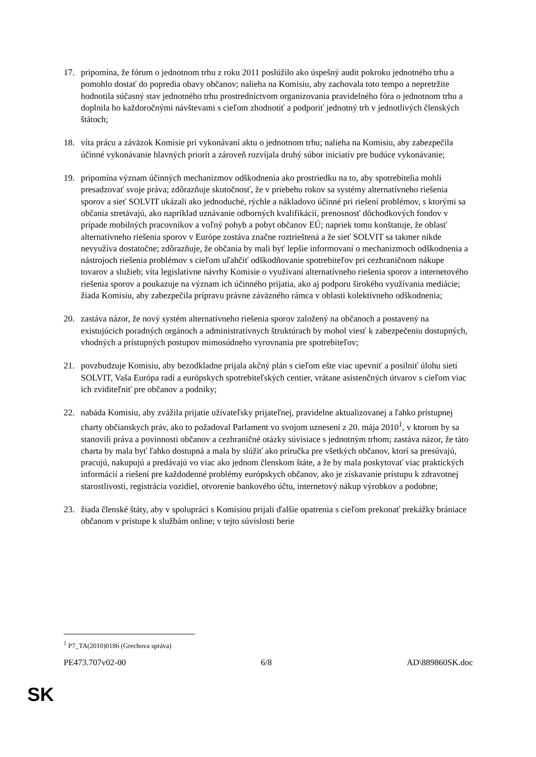17. pripomína, že fórum o jednotnom trhu z roku 2011 poslúžilo ako úspešný audit pokroku jednotného trhu a pomohlo dostať do popredia obavy občanov; nalieha na Komisiu, aby zachovala toto tempo a nepretržite hodnotila súčasný stav jednotného trhu prostredníctvom organizovania pravidelného fóra o jednotnom trhu a doplnila ho každoročnými návštevami s cieľom zhodnotiť a podporiť jednotný trh v jednotlivých členských štátoch;
18. víta prácu a záväzok Komisie pri vykonávaní aktu o jednotnom trhu; nalieha na Komisiu, aby zabezpečila účinné vykonávanie hlavných priorít a zároveň rozvíjala druhý súbor iniciatív pre budúce vykonávanie;
19. pripomína význam účinných mechanizmov odškodnenia ako prostriedku na to, aby spotrebitelia mohli presadzovať svoje práva; zdôrazňuje skutočnosť, že v priebehu rokov sa systémy alternatívneho riešenia sporov a sieť SOLVIT ukázali ako jednoduché, rýchle a nákladovo účinné pri riešení problémov, s ktorými sa občania stretávajú, ako napríklad uznávanie odborných kvalifikácií, prenosnosť dôchodkových fondov v prípade mobilných pracovníkov a voľný pohyb a pobyt občanov EÚ; napriek tomu konštatuje, že oblasť alternatívneho riešenia sporov v Európe zostáva značne roztrieštená a že sieť SOLVIT sa takmer nikde nevyužíva dostatočne; zdôrazňuje, že občania by mali byť lepšie informovaní o mechanizmoch odškodnenia a nástrojoch riešenia problémov s cieľom uľahčiť odškodňovanie spotrebiteľov pri cezhraničnom nákupe tovarov a služieb; víta legislatívne návrhy Komisie o využívaní alternatívneho riešenia sporov a internetového riešenia sporov a poukazuje na význam ich účinného prijatia, ako aj podporu širokého využívania mediácie; žiada Komisiu, aby zabezpečila prípravu právne záväzného rámca v oblasti kolektívneho odškodnenia;
20. zastáva názor, že nový systém alternatívneho riešenia sporov založený na občanoch a postavený na existujúcich poradných orgánoch a administratívnych štruktúrach by mohol viesť k zabezpečeniu dostupných, vhodných a prístupných postupov mimosúdneho vyrovnania pre spotrebiteľov;
21. povzbudzuje Komisiu, aby bezodkladne prijala akčný plán s cieľom ešte viac upevniť a posilniť úlohu sietí SOLVIT, Vaša Európa radí a európskych spotrebiteľských centier, vrátane asistenčných útvarov s cieľom viac ich zviditeľniť pre občanov a podniky;
22. nabáda Komisiu, aby zvážila prijatie užívateľsky prijateľnej, pravidelne aktualizovanej a ľahko prístupnej charty občianskych práv, ako to požadoval Parlament vo svojom uznesení z 20. mája 2010<sup>1</sup>, v ktorom by sa stanovili práva a povinnosti občanov a cezhraničné otázky súvisiace s jednotným trhom; zastáva názor, že táto charta by mala byť ľahko dostupná a mala by slúžiť ako príručka pre všetkých občanov, ktorí sa presúvajú, pracujú, nakupujú a predávajú vo viac ako jednom členskom štáte, a že by mala poskytovať viac praktických informácií a riešení pre každodenné problémy európskych občanov, ako je získavanie prístupu k zdravotnej starostlivosti, registrácia vozidiel, otvorenie bankového účtu, internetový nákup výrobkov a podobne;
23. žiada členské štáty, aby v spolupráci s Komisiou prijali ďalšie opatrenia s cieľom prekonať prekážky brániace občanom v prístupe k službám online; v tejto súvislosti berie
<sup>1</sup> P7_TA(2010)0186 (Grechova správa)
PE473.707v02-00 6/8 AD\889860SK.doc
SK